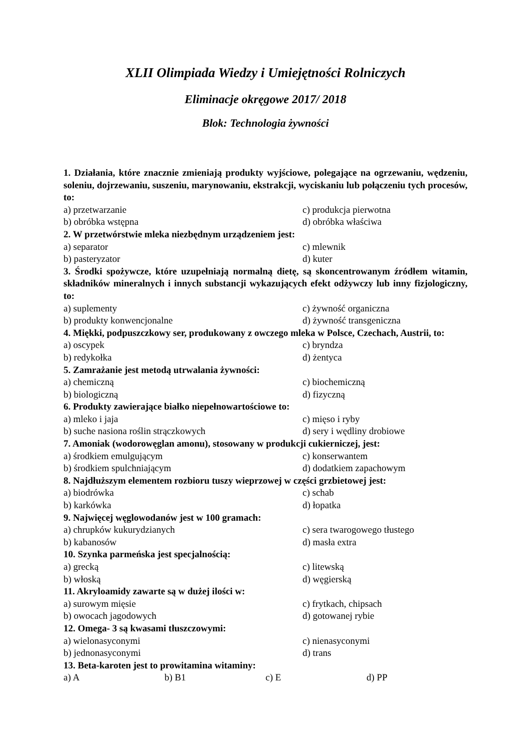XLII Olimpiada Wiedzy i Umiejętności Rolniczych
Eliminacje okręgowe 2017/ 2018
Blok: Technologia żywności
1. Działania, które znacznie zmieniają produkty wyjściowe, polegające na ogrzewaniu, wędzeniu, soleniu, dojrzewaniu, suszeniu, marynowaniu, ekstrakcji, wyciskaniu lub połączeniu tych procesów, to:
a) przetwarzanie c) produkcja pierwotna
b) obróbka wstępna d) obróbka właściwa
2. W przetwórstwie mleka niezbędnym urządzeniem jest:
a) separator c) mlewnik
b) pasteryzator d) kuter
3. Środki spożywcze, które uzupełniają normalną dietę, są skoncentrowanym źródłem witamin, składników mineralnych i innych substancji wykazujących efekt odżywczy lub inny fizjologiczny, to:
a) suplementy c) żywność organiczna
b) produkty konwencjonalne d) żywność transgeniczna
4. Miękki, podpuszczkowy ser, produkowany z owczego mleka w Polsce, Czechach, Austrii, to:
a) oscypek c) bryndza
b) redykołka d) żentyca
5. Zamrażanie jest metodą utrwalania żywności:
a) chemiczną c) biochemiczną
b) biologiczną d) fizyczną
6. Produkty zawierające białko niepełnowartościowe to:
a) mleko i jaja c) mięso i ryby
b) suche nasiona roślin strączkowych d) sery i wędliny drobiowe
7. Amoniak (wodorowęglan amonu), stosowany w produkcji cukierniczej, jest:
a) środkiem emulgującym c) konserwantem
b) środkiem spulchniającym d) dodatkiem zapachowym
8. Najdłuższym elementem rozbioru tuszy wieprzowej w części grzbietowej jest:
a) biodrówka c) schab
b) karkówka d) łopatka
9. Najwięcej węglowodanów jest w 100 gramach:
a) chrupków kukurydzianych c) sera twarogowego tłustego
b) kabanosów d) masła extra
10. Szynka parmeńska jest specjalnością:
a) grecką c) litewską
b) włoską d) węgierską
11. Akryloamidy zawarte są w dużej ilości w:
a) surowym mięsie c) frytkach, chipsach
b) owocach jagodowych d) gotowanej rybie
12. Omega- 3 są kwasami tłuszczowymi:
a) wielonasyconymi c) nienasyconymi
b) jednonasyconymi d) trans
13. Beta-karoten jest to prowitamina witaminy:
a) A b) B1 c) E d) PP